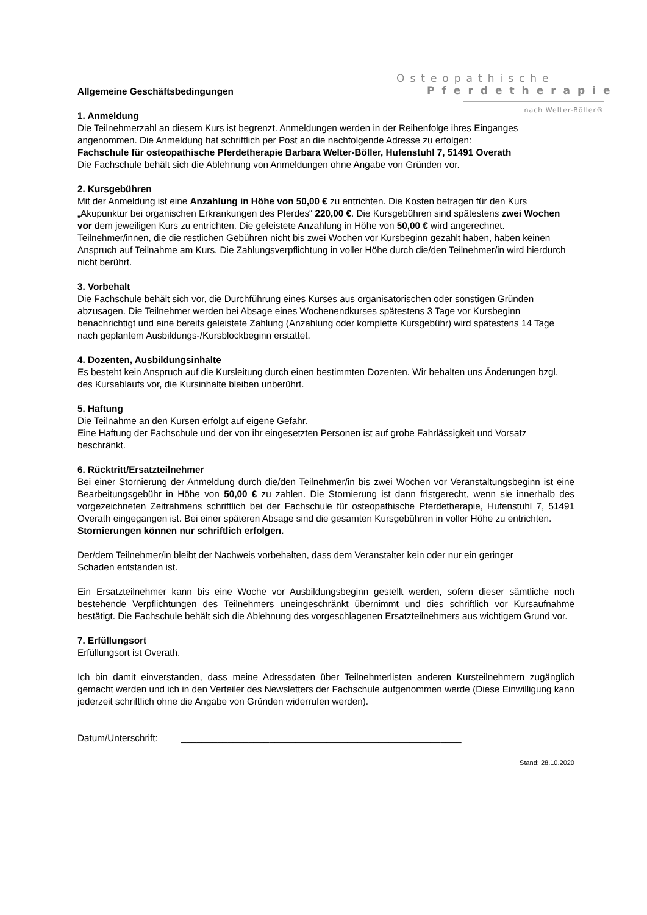Osteopathische
Pferdetherapie
nach Welter-Böller®
Allgemeine Geschäftsbedingungen
1. Anmeldung
Die Teilnehmerzahl an diesem Kurs ist begrenzt. Anmeldungen werden in der Reihenfolge ihres Einganges angenommen. Die Anmeldung hat schriftlich per Post an die nachfolgende Adresse zu erfolgen:
Fachschule für osteopathische Pferdetherapie Barbara Welter-Böller, Hufenstuhl 7, 51491 Overath
Die Fachschule behält sich die Ablehnung von Anmeldungen ohne Angabe von Gründen vor.
2. Kursgebühren
Mit der Anmeldung ist eine Anzahlung in Höhe von 50,00 € zu entrichten. Die Kosten betragen für den Kurs „Akupunktur bei organischen Erkrankungen des Pferdes“ 220,00 €. Die Kursgebühren sind spätestens zwei Wochen vor dem jeweiligen Kurs zu entrichten. Die geleistete Anzahlung in Höhe von 50,00 € wird angerechnet.
Teilnehmer/innen, die die restlichen Gebühren nicht bis zwei Wochen vor Kursbeginn gezahlt haben, haben keinen Anspruch auf Teilnahme am Kurs. Die Zahlungsverpflichtung in voller Höhe durch die/den Teilnehmer/in wird hierdurch nicht berührt.
3. Vorbehalt
Die Fachschule behält sich vor, die Durchführung eines Kurses aus organisatorischen oder sonstigen Gründen abzusagen. Die Teilnehmer werden bei Absage eines Wochenendkurses spätestens 3 Tage vor Kursbeginn benachrichtigt und eine bereits geleistete Zahlung (Anzahlung oder komplette Kursgebühr) wird spätestens 14 Tage nach geplantem Ausbildungs-/Kursblockbeginn erstattet.
4. Dozenten, Ausbildungsinhalte
Es besteht kein Anspruch auf die Kursleitung durch einen bestimmten Dozenten. Wir behalten uns Änderungen bzgl. des Kursablaufs vor, die Kursinhalte bleiben unberührt.
5. Haftung
Die Teilnahme an den Kursen erfolgt auf eigene Gefahr.
Eine Haftung der Fachschule und der von ihr eingesetzten Personen ist auf grobe Fahrlässigkeit und Vorsatz beschränkt.
6. Rücktritt/Ersatzteilnehmer
Bei einer Stornierung der Anmeldung durch die/den Teilnehmer/in bis zwei Wochen vor Veranstaltungsbeginn ist eine Bearbeitungsgebühr in Höhe von 50,00 € zu zahlen. Die Stornierung ist dann fristgerecht, wenn sie innerhalb des vorgezeichneten Zeitrahmens schriftlich bei der Fachschule für osteopathische Pferdetherapie, Hufenstuhl 7, 51491 Overath eingegangen ist. Bei einer späteren Absage sind die gesamten Kursgebühren in voller Höhe zu entrichten.
Stornierungen können nur schriftlich erfolgen.
Der/dem Teilnehmer/in bleibt der Nachweis vorbehalten, dass dem Veranstalter kein oder nur ein geringer
Schaden entstanden ist.
Ein Ersatzteilnehmer kann bis eine Woche vor Ausbildungsbeginn gestellt werden, sofern dieser sämtliche noch bestehende Verpflichtungen des Teilnehmers uneingeschränkt übernimmt und dies schriftlich vor Kursaufnahme bestätigt. Die Fachschule behält sich die Ablehnung des vorgeschlagenen Ersatzteilnehmers aus wichtigem Grund vor.
7. Erfüllungsort
Erfüllungsort ist Overath.
Ich bin damit einverstanden, dass meine Adressdaten über Teilnehmerlisten anderen Kursteilnehmern zugänglich gemacht werden und ich in den Verteiler des Newsletters der Fachschule aufgenommen werde (Diese Einwilligung kann jederzeit schriftlich ohne die Angabe von Gründen widerrufen werden).
Datum/Unterschrift: ______________________________________________________
Stand: 28.10.2020